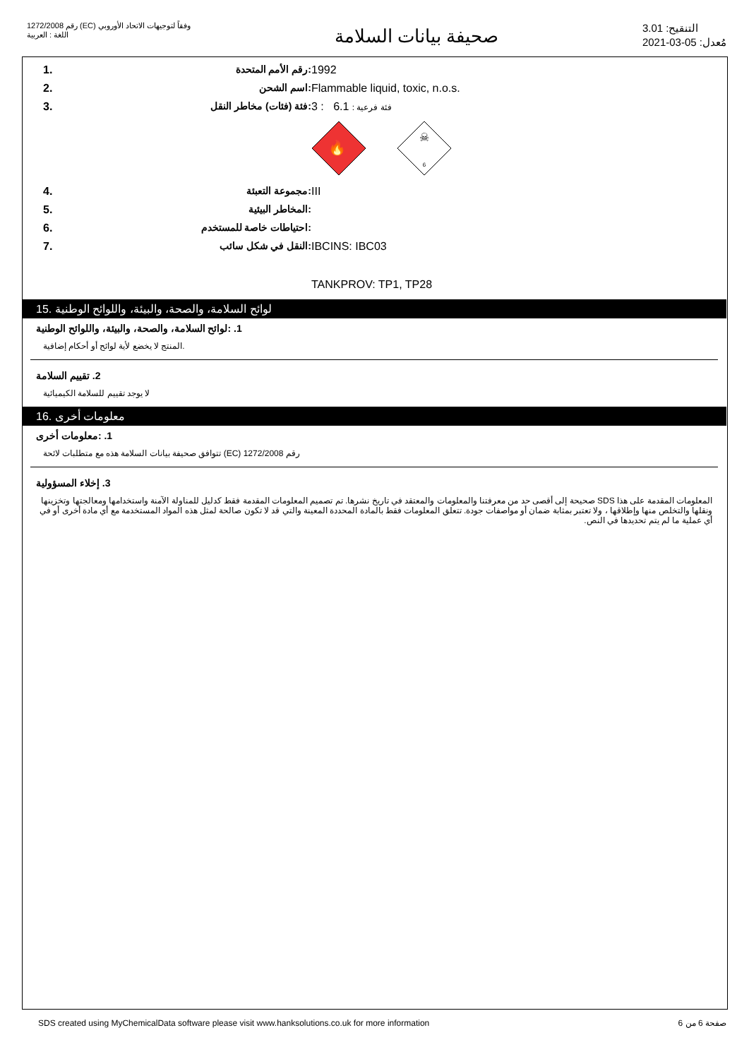رقم 1272/2008 (EC) وفقاً لتوجيهات الاتحاد الأوروبي
اللغة : العربية
صحيفة بيانات السلامة
التنقيح: 3.01
مُعدل: 05-03-2021
| 1. | :رقم الأمم المتحدة | 1992 |
| 2. | :اسم الشحن | Flammable liquid, toxic, n.o.s. |
| 3. | :فئة (فئات) مخاطر النقل | 3 : فئة فرعية : 6.1 🔥 ☠ 6 |
| 4. | :مجموعة التعبئة | III |
| 5. | :المخاطر البيئية | |
| 6. | :احتياطات خاصة للمستخدم | |
| 7. | :النقل في شكل سائب | IBCINS: IBC03 TANKPROV: TP1, TP28 |
15. لوائح السلامة، والصحة، والبيئة، واللوائح الوطنية
1. :لوائح السلامة، والصحة، والبيئة، واللوائح الوطنية
.المنتج لا يخضع لأية لوائح أو أحكام إضافية
2. تقييم السلامة
لا يوجد تقييم للسلامة الكيميائية
16. معلومات أخرى
1. :معلومات أخرى
رقم 1272/2008 (EC) تتوافق صحيفة بيانات السلامة هذه مع متطلبات لائحة
3. إخلاء المسؤولية
المعلومات المقدمة على هذا SDS صحيحة إلى أقصى حد من معرفتنا والمعلومات والمعتقد في تاريخ نشرها. تم تصميم المعلومات المقدمة فقط كدليل للمناولة الآمنة واستخدامها ومعالجتها وتخزينها ونقلها والتخلص منها وإطلاقها ، ولا تعتبر بمثابة ضمان أو مواصفات جودة. تتعلق المعلومات فقط بالمادة المحددة المعينة والتي قد لا تكون صالحة لمثل هذه المواد المستخدمة مع أي مادة أخرى أو في أي عملية ما لم يتم تحديدها في النص.
SDS created using MyChemicalData software please visit www.hanksolutions.co.uk for more information صفحة 6 من 6